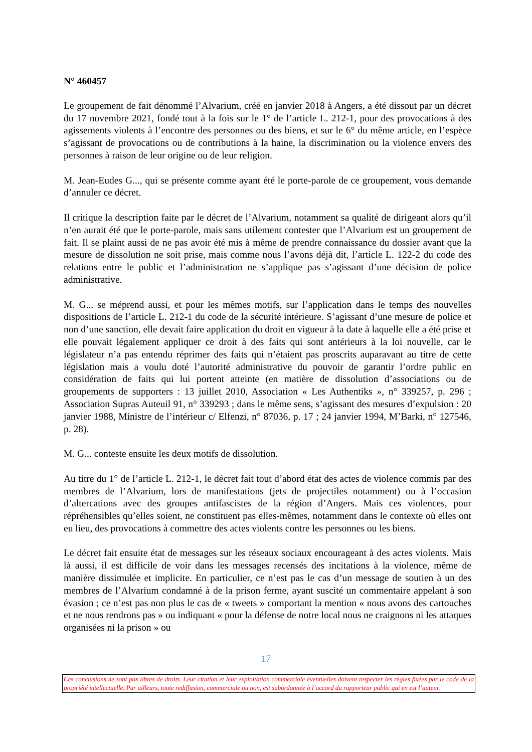N° 460457
Le groupement de fait dénommé l’Alvarium, créé en janvier 2018 à Angers, a été dissout par un décret du 17 novembre 2021, fondé tout à la fois sur le 1° de l’article L. 212-1, pour des provocations à des agissements violents à l’encontre des personnes ou des biens, et sur le 6° du même article, en l’espèce s’agissant de provocations ou de contributions à la haine, la discrimination ou la violence envers des personnes à raison de leur origine ou de leur religion.
M. Jean-Eudes G..., qui se présente comme ayant été le porte-parole de ce groupement, vous demande d’annuler ce décret.
Il critique la description faite par le décret de l’Alvarium, notamment sa qualité de dirigeant alors qu’il n’en aurait été que le porte-parole, mais sans utilement contester que l’Alvarium est un groupement de fait. Il se plaint aussi de ne pas avoir été mis à même de prendre connaissance du dossier avant que la mesure de dissolution ne soit prise, mais comme nous l’avons déjà dit, l’article L. 122-2 du code des relations entre le public et l’administration ne s’applique pas s’agissant d’une décision de police administrative.
M. G... se méprend aussi, et pour les mêmes motifs, sur l’application dans le temps des nouvelles dispositions de l’article L. 212-1 du code de la sécurité intérieure. S’agissant d’une mesure de police et non d’une sanction, elle devait faire application du droit en vigueur à la date à laquelle elle a été prise et elle pouvait légalement appliquer ce droit à des faits qui sont antérieurs à la loi nouvelle, car le législateur n’a pas entendu réprimer des faits qui n’étaient pas proscrits auparavant au titre de cette législation mais a voulu doté l’autorité administrative du pouvoir de garantir l’ordre public en considération de faits qui lui portent atteinte (en matière de dissolution d’associations ou de groupements de supporters : 13 juillet 2010, Association « Les Authentiks », n° 339257, p. 296 ; Association Supras Auteuil 91, n° 339293 ; dans le même sens, s’agissant des mesures d’expulsion : 20 janvier 1988, Ministre de l’intérieur c/ Elfenzi, n° 87036, p. 17 ; 24 janvier 1994, M’Barki, n° 127546, p. 28).
M. G... conteste ensuite les deux motifs de dissolution.
Au titre du 1° de l’article L. 212-1, le décret fait tout d’abord état des actes de violence commis par des membres de l’Alvarium, lors de manifestations (jets de projectiles notamment) ou à l’occasion d’altercations avec des groupes antifascistes de la région d’Angers. Mais ces violences, pour répréhensibles qu’elles soient, ne constituent pas elles-mêmes, notamment dans le contexte où elles ont eu lieu, des provocations à commettre des actes violents contre les personnes ou les biens.
Le décret fait ensuite état de messages sur les réseaux sociaux encourageant à des actes violents. Mais là aussi, il est difficile de voir dans les messages recensés des incitations à la violence, même de manière dissimulée et implicite. En particulier, ce n’est pas le cas d’un message de soutien à un des membres de l’Alvarium condamné à de la prison ferme, ayant suscité un commentaire appelant à son évasion ; ce n’est pas non plus le cas de « tweets » comportant la mention « nous avons des cartouches et ne nous rendrons pas » ou indiquant « pour la défense de notre local nous ne craignons ni les attaques organisées ni la prison » ou
17
Ces conclusions ne sont pas libres de droits. Leur citation et leur exploitation commerciale éventuelles doivent respecter les règles fixées par le code de la propriété intellectuelle. Par ailleurs, toute rediffusion, commerciale ou non, est subordonnée à l’accord du rapporteur public qui en est l’auteur.